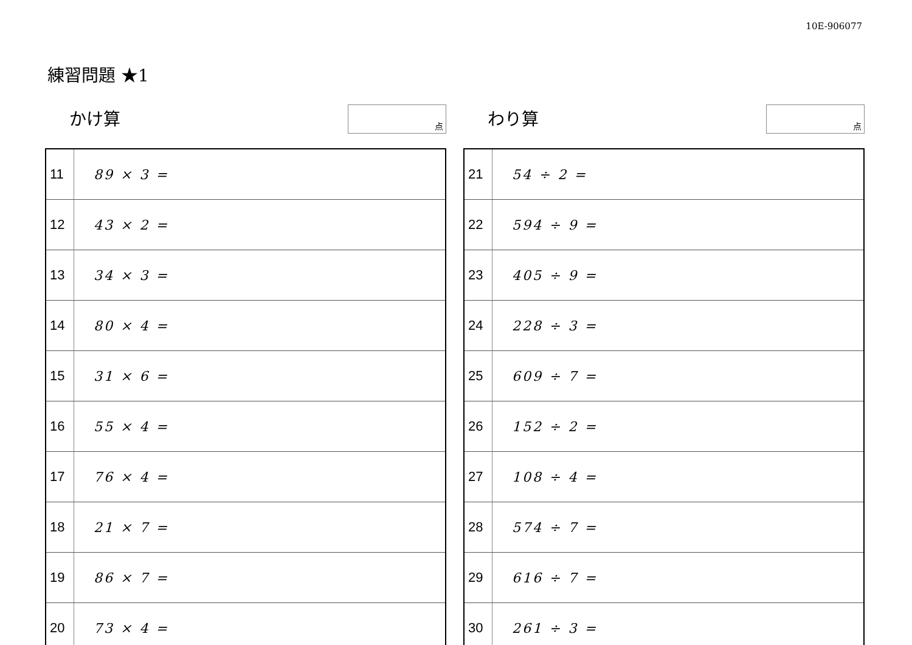10E-906077
練習問題 ★1
かけ算
点
| 11 | 89 × 3 = |
| 12 | 43 × 2 = |
| 13 | 34 × 3 = |
| 14 | 80 × 4 = |
| 15 | 31 × 6 = |
| 16 | 55 × 4 = |
| 17 | 76 × 4 = |
| 18 | 21 × 7 = |
| 19 | 86 × 7 = |
| 20 | 73 × 4 = |
わり算
点
| 21 | 54 ÷ 2 = |
| 22 | 594 ÷ 9 = |
| 23 | 405 ÷ 9 = |
| 24 | 228 ÷ 3 = |
| 25 | 609 ÷ 7 = |
| 26 | 152 ÷ 2 = |
| 27 | 108 ÷ 4 = |
| 28 | 574 ÷ 7 = |
| 29 | 616 ÷ 7 = |
| 30 | 261 ÷ 3 = |